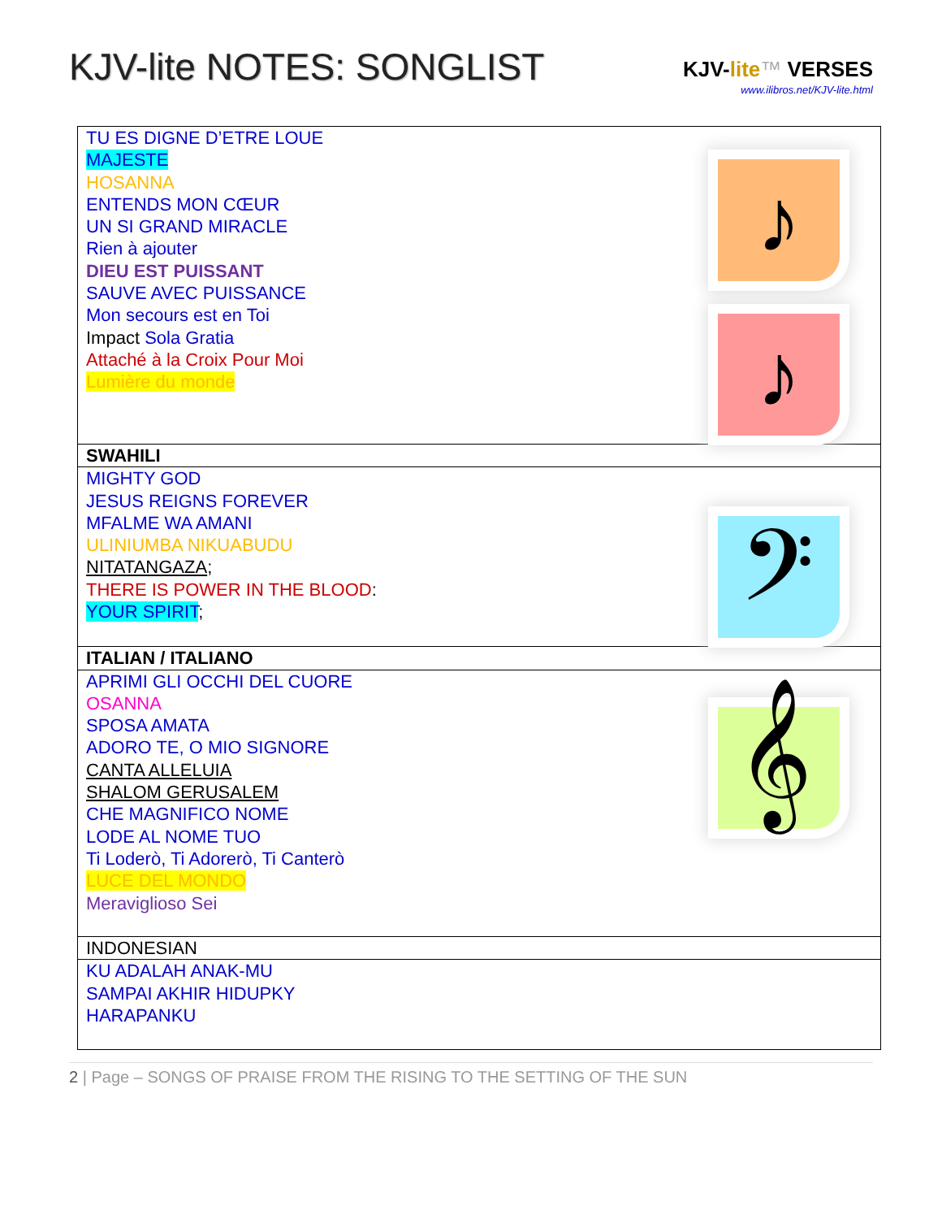KJV-lite NOTES: SONGLIST
KJV-lite™ VERSES
www.ilibros.net/KJV-lite.html
| TU ES DIGNE D’ETRE LOUE MAJESTE HOSANNA ENTENDS MON CŒUR UN SI GRAND MIRACLE Rien à ajouter DIEU EST PUISSANT SAUVE AVEC PUISSANCE Mon secours est en Toi Impact Sola Gratia Attaché à la Croix Pour Moi Lumière du monde ♪ ♪ |
| SWAHILI |
| MIGHTY GOD JESUS REIGNS FOREVER MFALME WA AMANI ULINIUMBA NIKUABUDU NITATANGAZA ; THERE IS POWER IN THE BLOOD : YOUR SPIRIT ; 𝄢 |
| ITALIAN / ITALIANO |
| APRIMI GLI OCCHI DEL CUORE OSANNA SPOSA AMATA ADORO TE, O MIO SIGNORE CANTA ALLELUIA SHALOM GERUSALEM CHE MAGNIFICO NOME LODE AL NOME TUO Ti Loderò, Ti Adorerò, Ti Canterò LUCE DEL MONDO Meraviglioso Sei 𝄞 |
| INDONESIAN |
| KU ADALAH ANAK-MU SAMPAI AKHIR HIDUPKY HARAPANKU |
2 | Page – SONGS OF PRAISE FROM THE RISING TO THE SETTING OF THE SUN